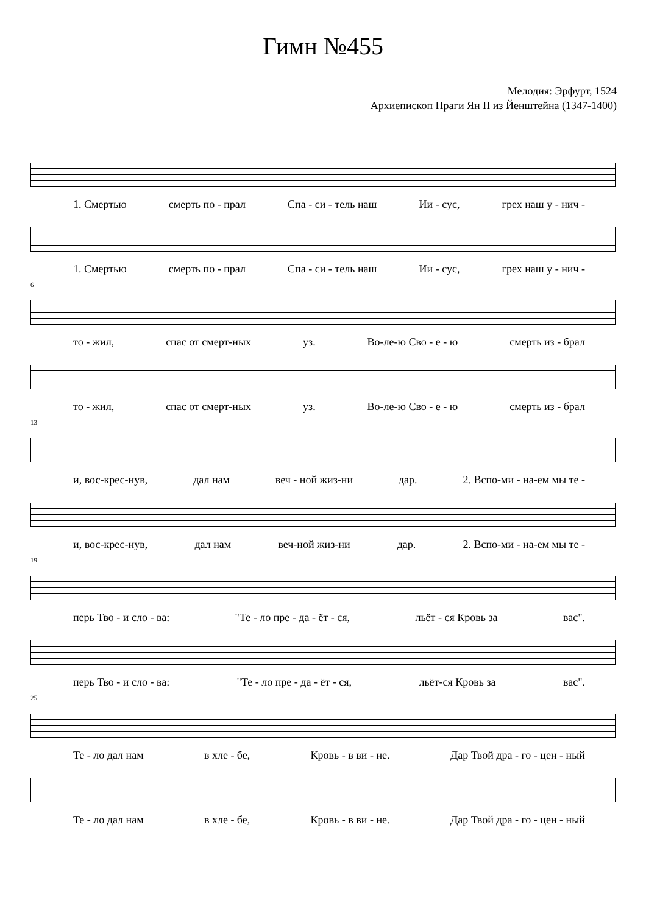Гимн №455
Мелодия: Эрфурт, 1524
Архиепископ Праги Ян II из Йенштейна (1347-1400)
1. Смертью смерть по - прал Спа - си - тель наш Ии - сус, грех наш у - нич -
1. Смертью смерть по - прал Спа - си - тель наш Ии - сус, грех наш у - нич -
6
то - жил, спас от смерт-ных уз. Во-ле-ю Сво - е - ю смерть из - брал
то - жил, спас от смерт-ных уз. Во-ле-ю Сво - е - ю смерть из - брал
13
и, вос-крес-нув, дал нам веч - ной жиз-ни дар. 2. Вспо-ми - на-ем мы те -
и, вос-крес-нув, дал нам веч-ной жиз-ни дар. 2. Вспо-ми - на-ем мы те -
19
перь Тво - и сло - ва: "Те - ло пре - да - ёт - ся, льёт - ся Кровь за вас".
перь Тво - и сло - ва: "Те - ло пре - да - ёт - ся, льёт-ся Кровь за вас".
25
Те - ло дал нам в хле - бе, Кровь - в ви - не. Дар Твой дра - го - цен - ный
Те - ло дал нам в хле - бе, Кровь - в ви - не. Дар Твой дра - го - цен - ный